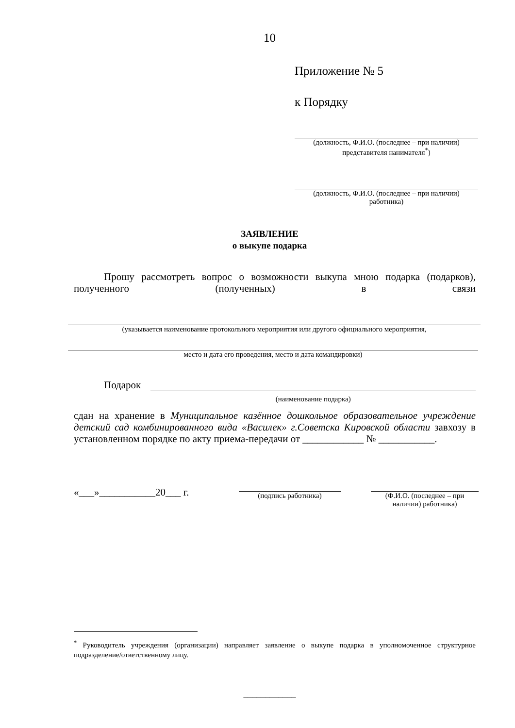10
Приложение № 5
к Порядку
(должность, Ф.И.О. (последнее – при наличии)
представителя нанимателя<sup>*</sup>)
(должность, Ф.И.О. (последнее – при наличии)
работника)
ЗАЯВЛЕНИЕ
о выкупе подарка
Прошу рассмотреть вопрос о возможности выкупа мною подарка (подарков), полученного (полученных) в связи
(указывается наименование протокольного мероприятия или другого официального мероприятия,
место и дата его проведения, место и дата командировки)
Подарок (наименование подарка)
сдан на хранение в Муниципальное казённое дошкольное образовательное учреждение детский сад комбинированного вида «Василек» г.Советска Кировской области завхозу в установленном порядке по акту приема-передачи от ____________ № ___________.
«___»___________20___ г. (подпись работника) (Ф.И.О. (последнее – при наличии) работника)
<sup>*</sup> Руководитель учреждения (организации) направляет заявление о выкупе подарка в уполномоченное структурное подразделение/ответственному лицу.
____________